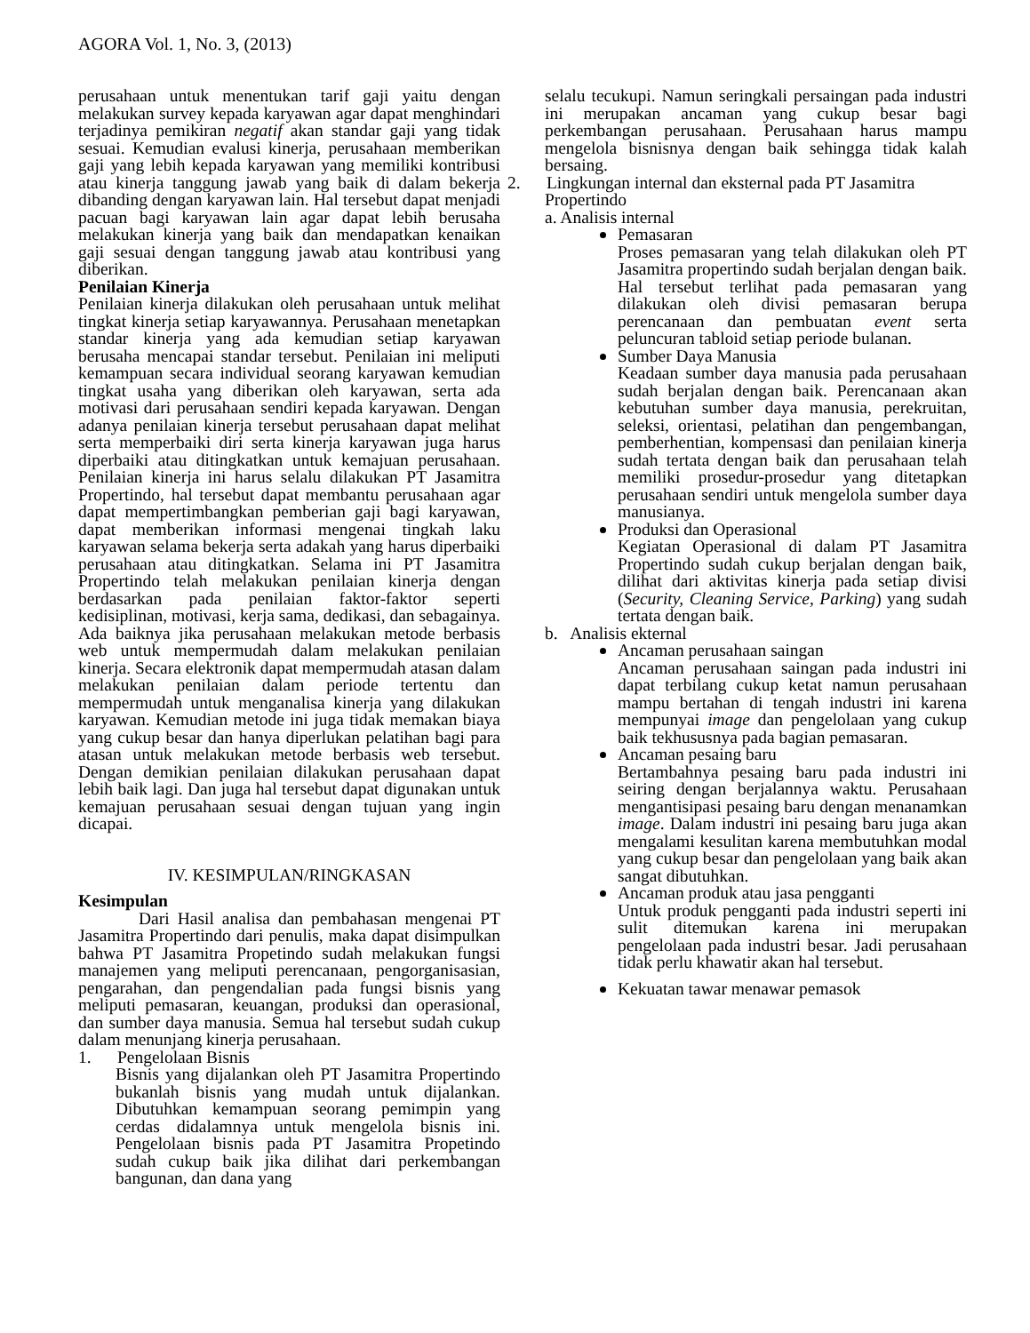AGORA Vol. 1, No. 3, (2013)
perusahaan untuk menentukan tarif gaji yaitu dengan melakukan survey kepada karyawan agar dapat menghindari terjadinya pemikiran negatif akan standar gaji yang tidak sesuai. Kemudian evalusi kinerja, perusahaan memberikan gaji yang lebih kepada karyawan yang memiliki kontribusi atau kinerja tanggung jawab yang baik di dalam bekerja dibanding dengan karyawan lain. Hal tersebut dapat menjadi pacuan bagi karyawan lain agar dapat lebih berusaha melakukan kinerja yang baik dan mendapatkan kenaikan gaji sesuai dengan tanggung jawab atau kontribusi yang diberikan.
Penilaian Kinerja
Penilaian kinerja dilakukan oleh perusahaan untuk melihat tingkat kinerja setiap karyawannya. Perusahaan menetapkan standar kinerja yang ada kemudian setiap karyawan berusaha mencapai standar tersebut. Penilaian ini meliputi kemampuan secara individual seorang karyawan kemudian tingkat usaha yang diberikan oleh karyawan, serta ada motivasi dari perusahaan sendiri kepada karyawan. Dengan adanya penilaian kinerja tersebut perusahaan dapat melihat serta memperbaiki diri serta kinerja karyawan juga harus diperbaiki atau ditingkatkan untuk kemajuan perusahaan. Penilaian kinerja ini harus selalu dilakukan PT Jasamitra Propertindo, hal tersebut dapat membantu perusahaan agar dapat mempertimbangkan pemberian gaji bagi karyawan, dapat memberikan informasi mengenai tingkah laku karyawan selama bekerja serta adakah yang harus diperbaiki perusahaan atau ditingkatkan. Selama ini PT Jasamitra Propertindo telah melakukan penilaian kinerja dengan berdasarkan pada penilaian faktor-faktor seperti kedisiplinan, motivasi, kerja sama, dedikasi, dan sebagainya. Ada baiknya jika perusahaan melakukan metode berbasis web untuk mempermudah dalam melakukan penilaian kinerja. Secara elektronik dapat mempermudah atasan dalam melakukan penilaian dalam periode tertentu dan mempermudah untuk menganalisa kinerja yang dilakukan karyawan. Kemudian metode ini juga tidak memakan biaya yang cukup besar dan hanya diperlukan pelatihan bagi para atasan untuk melakukan metode berbasis web tersebut. Dengan demikian penilaian dilakukan perusahaan dapat lebih baik lagi. Dan juga hal tersebut dapat digunakan untuk kemajuan perusahaan sesuai dengan tujuan yang ingin dicapai.
IV. KESIMPULAN/RINGKASAN
Kesimpulan
Dari Hasil analisa dan pembahasan mengenai PT Jasamitra Propertindo dari penulis, maka dapat disimpulkan bahwa PT Jasamitra Propetindo sudah melakukan fungsi manajemen yang meliputi perencanaan, pengorganisasian, pengarahan, dan pengendalian pada fungsi bisnis yang meliputi pemasaran, keuangan, produksi dan operasional, dan sumber daya manusia. Semua hal tersebut sudah cukup dalam menunjang kinerja perusahaan.
1. Pengelolaan Bisnis
Bisnis yang dijalankan oleh PT Jasamitra Propertindo bukanlah bisnis yang mudah untuk dijalankan. Dibutuhkan kemampuan seorang pemimpin yang cerdas didalamnya untuk mengelola bisnis ini. Pengelolaan bisnis pada PT Jasamitra Propetindo sudah cukup baik jika dilihat dari perkembangan bangunan, dan dana yang
selalu tecukupi. Namun seringkali persaingan pada industri ini merupakan ancaman yang cukup besar bagi perkembangan perusahaan. Perusahaan harus mampu mengelola bisnisnya dengan baik sehingga tidak kalah bersaing.
2. Lingkungan internal dan eksternal pada PT Jasamitra
Propertindo
a. Analisis internal
Pemasaran
Proses pemasaran yang telah dilakukan oleh PT Jasamitra propertindo sudah berjalan dengan baik. Hal tersebut terlihat pada pemasaran yang dilakukan oleh divisi pemasaran berupa perencanaan dan pembuatan event serta peluncuran tabloid setiap periode bulanan.
Sumber Daya Manusia
Keadaan sumber daya manusia pada perusahaan sudah berjalan dengan baik. Perencanaan akan kebutuhan sumber daya manusia, perekruitan, seleksi, orientasi, pelatihan dan pengembangan, pemberhentian, kompensasi dan penilaian kinerja sudah tertata dengan baik dan perusahaan telah memiliki prosedur-prosedur yang ditetapkan perusahaan sendiri untuk mengelola sumber daya manusianya.
Produksi dan Operasional
Kegiatan Operasional di dalam PT Jasamitra Propertindo sudah cukup berjalan dengan baik, dilihat dari aktivitas kinerja pada setiap divisi (Security, Cleaning Service, Parking) yang sudah tertata dengan baik.
b. Analisis ekternal
Ancaman perusahaan saingan
Ancaman perusahaan saingan pada industri ini dapat terbilang cukup ketat namun perusahaan mampu bertahan di tengah industri ini karena mempunyai image dan pengelolaan yang cukup baik tekhususnya pada bagian pemasaran.
Ancaman pesaing baru
Bertambahnya pesaing baru pada industri ini seiring dengan berjalannya waktu. Perusahaan mengantisipasi pesaing baru dengan menanamkan image. Dalam industri ini pesaing baru juga akan mengalami kesulitan karena membutuhkan modal yang cukup besar dan pengelolaan yang baik akan sangat dibutuhkan.
Ancaman produk atau jasa pengganti
Untuk produk pengganti pada industri seperti ini sulit ditemukan karena ini merupakan pengelolaan pada industri besar. Jadi perusahaan tidak perlu khawatir akan hal tersebut.
Kekuatan tawar menawar pemasok